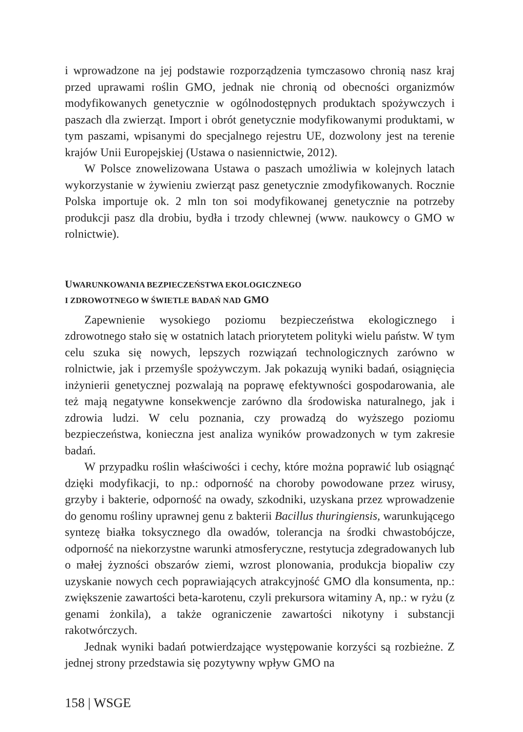i wprowadzone na jej podstawie rozporządzenia tymczasowo chronią nasz kraj przed uprawami roślin GMO, jednak nie chronią od obecności organizmów modyfikowanych genetycznie w ogólnodostępnych produktach spożywczych i paszach dla zwierząt. Import i obrót genetycznie modyfikowanymi produktami, w tym paszami, wpisanymi do specjalnego rejestru UE, dozwolony jest na terenie krajów Unii Europejskiej (Ustawa o nasiennictwie, 2012).
W Polsce znowelizowana Ustawa o paszach umożliwia w kolejnych latach wykorzystanie w żywieniu zwierząt pasz genetycznie zmodyfikowanych. Rocznie Polska importuje ok. 2 mln ton soi modyfikowanej genetycznie na potrzeby produkcji pasz dla drobiu, bydła i trzody chlewnej (www. naukowcy o GMO w rolnictwie).
UWARUNKOWANIA BEZPIECZEŃSTWA EKOLOGICZNEGO
I ZDROWOTNEGO W ŚWIETLE BADAŃ NAD GMO
Zapewnienie wysokiego poziomu bezpieczeństwa ekologicznego i zdrowotnego stało się w ostatnich latach priorytetem polityki wielu państw. W tym celu szuka się nowych, lepszych rozwiązań technologicznych zarówno w rolnictwie, jak i przemyśle spożywczym. Jak pokazują wyniki badań, osiągnięcia inżynierii genetycznej pozwalają na poprawę efektywności gospodarowania, ale też mają negatywne konsekwencje zarówno dla środowiska naturalnego, jak i zdrowia ludzi. W celu poznania, czy prowadzą do wyższego poziomu bezpieczeństwa, konieczna jest analiza wyników prowadzonych w tym zakresie badań.
W przypadku roślin właściwości i cechy, które można poprawić lub osiągnąć dzięki modyfikacji, to np.: odporność na choroby powodowane przez wirusy, grzyby i bakterie, odporność na owady, szkodniki, uzyskana przez wprowadzenie do genomu rośliny uprawnej genu z bakterii Bacillus thuringiensis, warunkującego syntezę białka toksycznego dla owadów, tolerancja na środki chwastobójcze, odporność na niekorzystne warunki atmosferyczne, restytucja zdegradowanych lub o małej żyzności obszarów ziemi, wzrost plonowania, produkcja biopaliw czy uzyskanie nowych cech poprawiających atrakcyjność GMO dla konsumenta, np.: zwiększenie zawartości beta-karotenu, czyli prekursora witaminy A, np.: w ryżu (z genami żonkila), a także ograniczenie zawartości nikotyny i substancji rakotwórczych.
Jednak wyniki badań potwierdzające występowanie korzyści są rozbieżne. Z jednej strony przedstawia się pozytywny wpływ GMO na
158 | WSGE